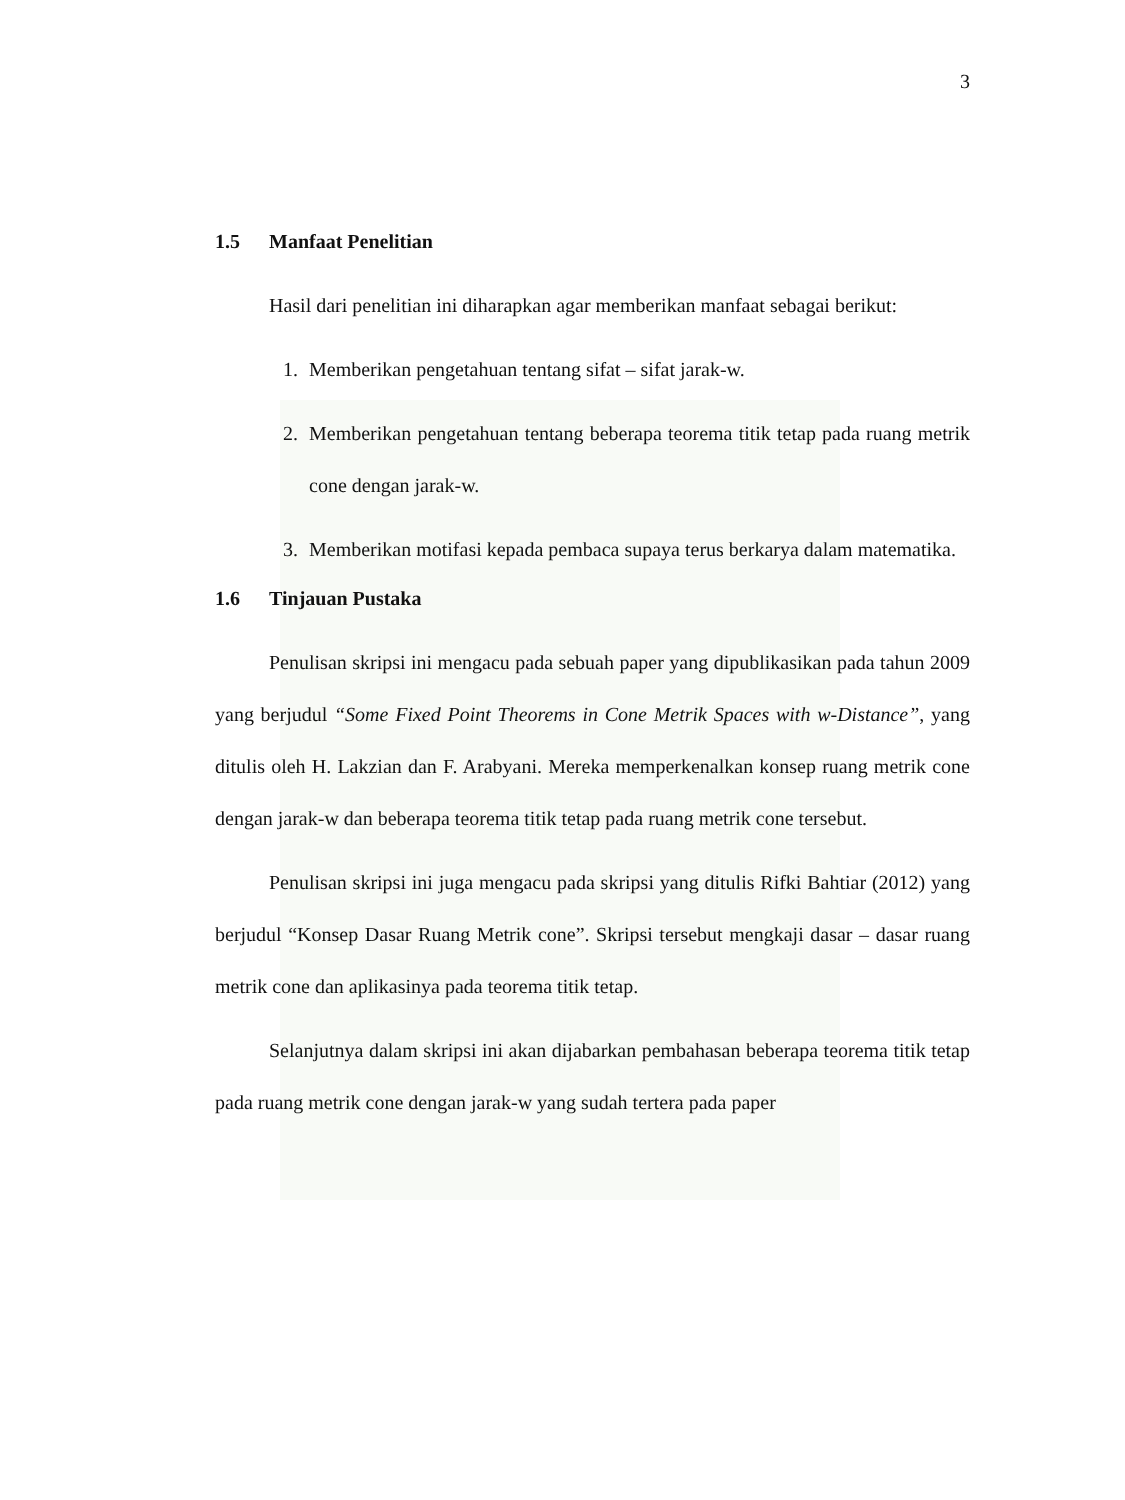3
1.5 Manfaat Penelitian
Hasil dari penelitian ini diharapkan agar memberikan manfaat sebagai berikut:
1. Memberikan pengetahuan tentang sifat – sifat jarak-w.
2. Memberikan pengetahuan tentang beberapa teorema titik tetap pada ruang metrik cone dengan jarak-w.
3. Memberikan motifasi kepada pembaca supaya terus berkarya dalam matematika.
1.6 Tinjauan Pustaka
Penulisan skripsi ini mengacu pada sebuah paper yang dipublikasikan pada tahun 2009 yang berjudul “Some Fixed Point Theorems in Cone Metrik Spaces with w-Distance”, yang ditulis oleh H. Lakzian dan F. Arabyani. Mereka memperkenalkan konsep ruang metrik cone dengan jarak-w dan beberapa teorema titik tetap pada ruang metrik cone tersebut.
Penulisan skripsi ini juga mengacu pada skripsi yang ditulis Rifki Bahtiar (2012) yang berjudul “Konsep Dasar Ruang Metrik cone”. Skripsi tersebut mengkaji dasar – dasar ruang metrik cone dan aplikasinya pada teorema titik tetap.
Selanjutnya dalam skripsi ini akan dijabarkan pembahasan beberapa teorema titik tetap pada ruang metrik cone dengan jarak-w yang sudah tertera pada paper